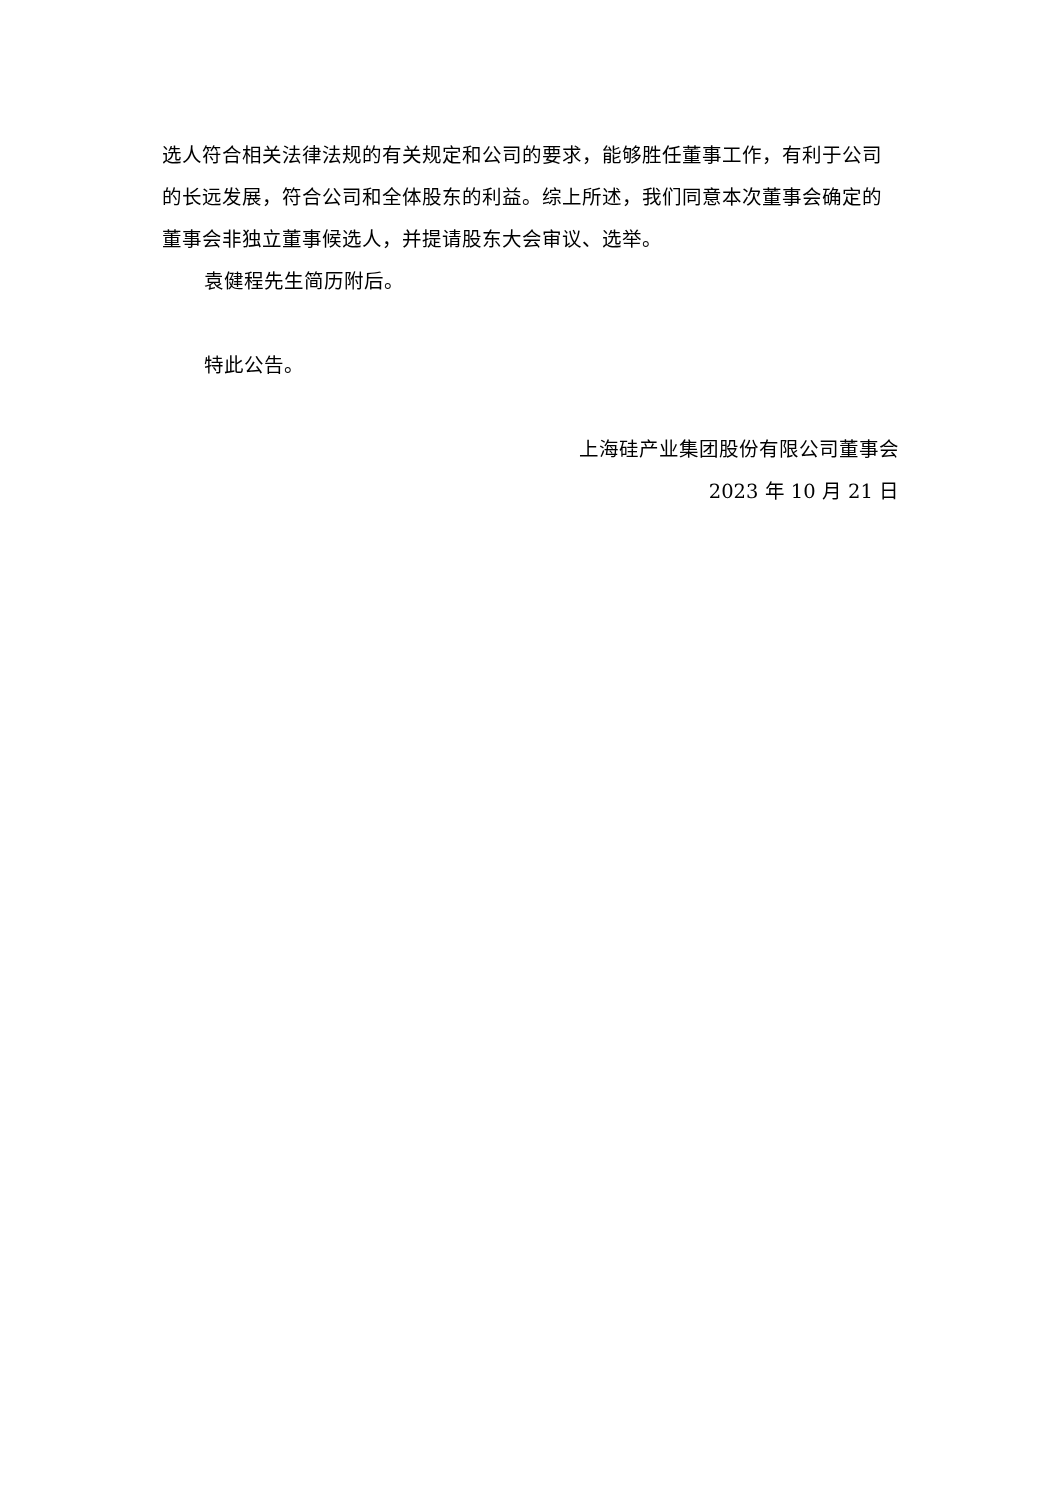选人符合相关法律法规的有关规定和公司的要求，能够胜任董事工作，有利于公司的长远发展，符合公司和全体股东的利益。综上所述，我们同意本次董事会确定的董事会非独立董事候选人，并提请股东大会审议、选举。
袁健程先生简历附后。
特此公告。
上海硅产业集团股份有限公司董事会
2023 年 10 月 21 日